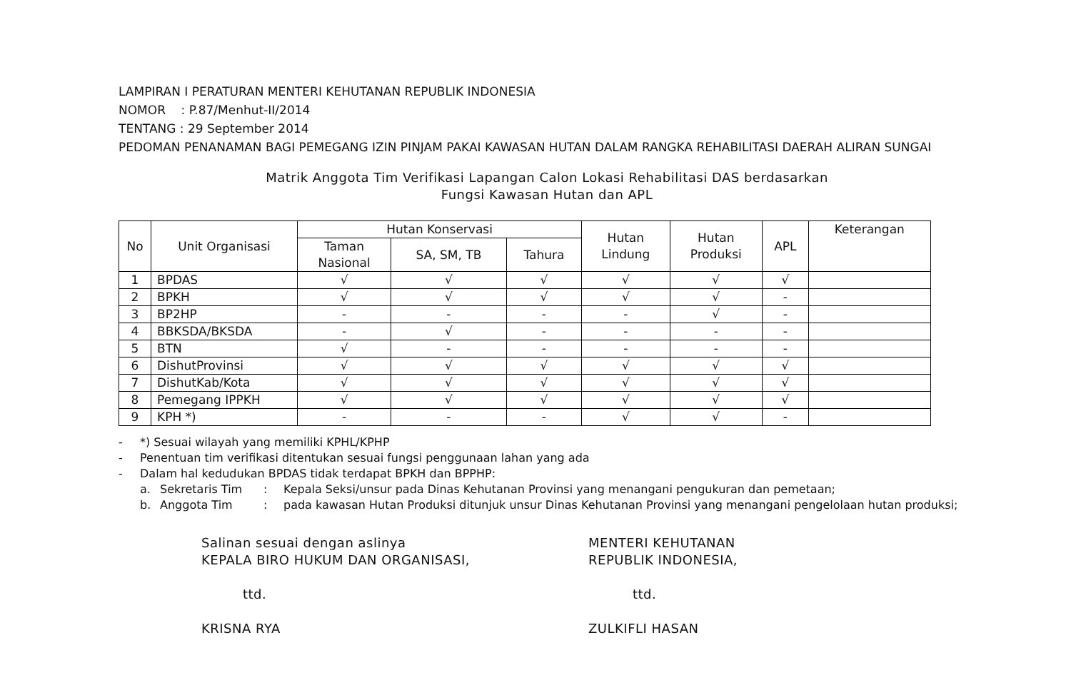LAMPIRAN I PERATURAN MENTERI KEHUTANAN REPUBLIK INDONESIA
NOMOR : P.87/Menhut-II/2014
TENTANG : 29 September 2014
PEDOMAN PENANAMAN BAGI PEMEGANG IZIN PINJAM PAKAI KAWASAN HUTAN DALAM RANGKA REHABILITASI DAERAH ALIRAN SUNGAI
Matrik Anggota Tim Verifikasi Lapangan Calon Lokasi Rehabilitasi DAS berdasarkan
Fungsi Kawasan Hutan dan APL
| No | Unit Organisasi | Hutan Konservasi | | | Hutan Lindung | Hutan Produksi | APL | Keterangan |
| --- | --- | --- | --- | --- | --- | --- | --- | --- |
| | | Taman Nasional | SA, SM, TB | Tahura | | | | |
| 1 | BPDAS | √ | √ | √ | √ | √ | √ | |
| 2 | BPKH | √ | √ | √ | √ | √ | - | |
| 3 | BP2HP | - | - | - | - | √ | - | |
| 4 | BBKSDA/BKSDA | - | √ | - | - | - | - | |
| 5 | BTN | √ | - | - | - | - | - | |
| 6 | DishutProvinsi | √ | √ | √ | √ | √ | √ | |
| 7 | DishutKab/Kota | √ | √ | √ | √ | √ | √ | |
| 8 | Pemegang IPPKH | √ | √ | √ | √ | √ | √ | |
| 9 | KPH *) | - | - | - | √ | √ | - | |
- *) Sesuai wilayah yang memiliki KPHL/KPHP
- Penentuan tim verifikasi ditentukan sesuai fungsi penggunaan lahan yang ada
- Dalam hal kedudukan BPDAS tidak terdapat BPKH dan BPPHP:
a. Sekretaris Tim: Kepala Seksi/unsur pada Dinas Kehutanan Provinsi yang menangani pengukuran dan pemetaan;
b. Anggota Tim: pada kawasan Hutan Produksi ditunjuk unsur Dinas Kehutanan Provinsi yang menangani pengelolaan hutan produksi;
Salinan sesuai dengan aslinya
KEPALA BIRO HUKUM DAN ORGANISASI,
ttd.
KRISNA RYA
MENTERI KEHUTANAN
REPUBLIK INDONESIA,
ttd.
ZULKIFLI HASAN